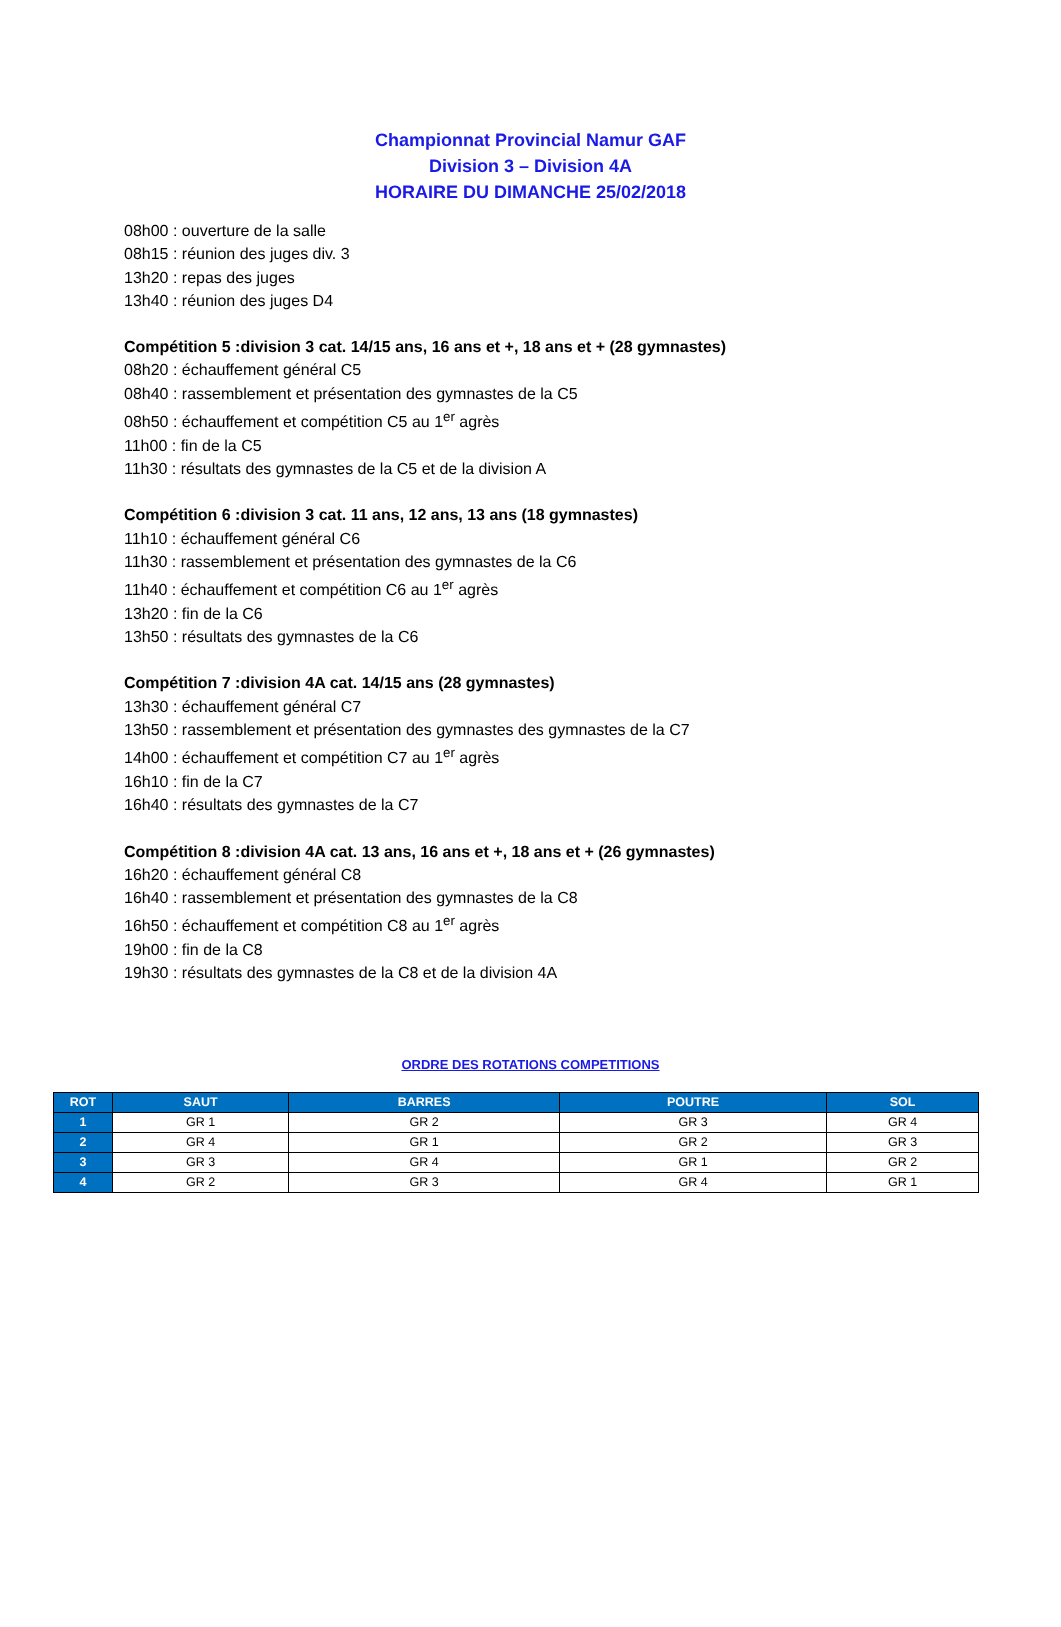Championnat Provincial Namur GAF
Division 3 – Division 4A
HORAIRE DU DIMANCHE 25/02/2018
08h00 : ouverture de la salle
08h15 : réunion des juges div. 3
13h20 : repas des juges
13h40 : réunion des juges D4
Compétition 5 :division 3 cat. 14/15 ans, 16 ans et +, 18 ans et + (28 gymnastes)
08h20 : échauffement général C5
08h40 : rassemblement et présentation des gymnastes de la C5
08h50 : échauffement et compétition C5 au 1<sup>er</sup> agrès
11h00 : fin de la C5
11h30 : résultats des gymnastes de la C5 et de la division A
Compétition 6 :division 3 cat. 11 ans, 12 ans, 13 ans (18 gymnastes)
11h10 : échauffement général C6
11h30 : rassemblement et présentation des gymnastes de la C6
11h40 : échauffement et compétition C6 au 1<sup>er</sup> agrès
13h20 : fin de la C6
13h50 : résultats des gymnastes de la C6
Compétition 7 :division 4A cat. 14/15 ans (28 gymnastes)
13h30 : échauffement général C7
13h50 : rassemblement et présentation des gymnastes des gymnastes de la C7
14h00 : échauffement et compétition C7 au 1<sup>er</sup> agrès
16h10 : fin de la C7
16h40 : résultats des gymnastes de la C7
Compétition 8 :division 4A cat. 13 ans, 16 ans et +, 18 ans et + (26 gymnastes)
16h20 : échauffement général C8
16h40 : rassemblement et présentation des gymnastes de la C8
16h50 : échauffement et compétition C8 au 1<sup>er</sup> agrès
19h00 : fin de la C8
19h30 : résultats des gymnastes de la C8 et de la division 4A
ORDRE DES ROTATIONS COMPETITIONS
| ROT | SAUT | BARRES | POUTRE | SOL |
| --- | --- | --- | --- | --- |
| 1 | GR 1 | GR 2 | GR 3 | GR 4 |
| 2 | GR 4 | GR 1 | GR 2 | GR 3 |
| 3 | GR 3 | GR 4 | GR 1 | GR 2 |
| 4 | GR 2 | GR 3 | GR 4 | GR 1 |